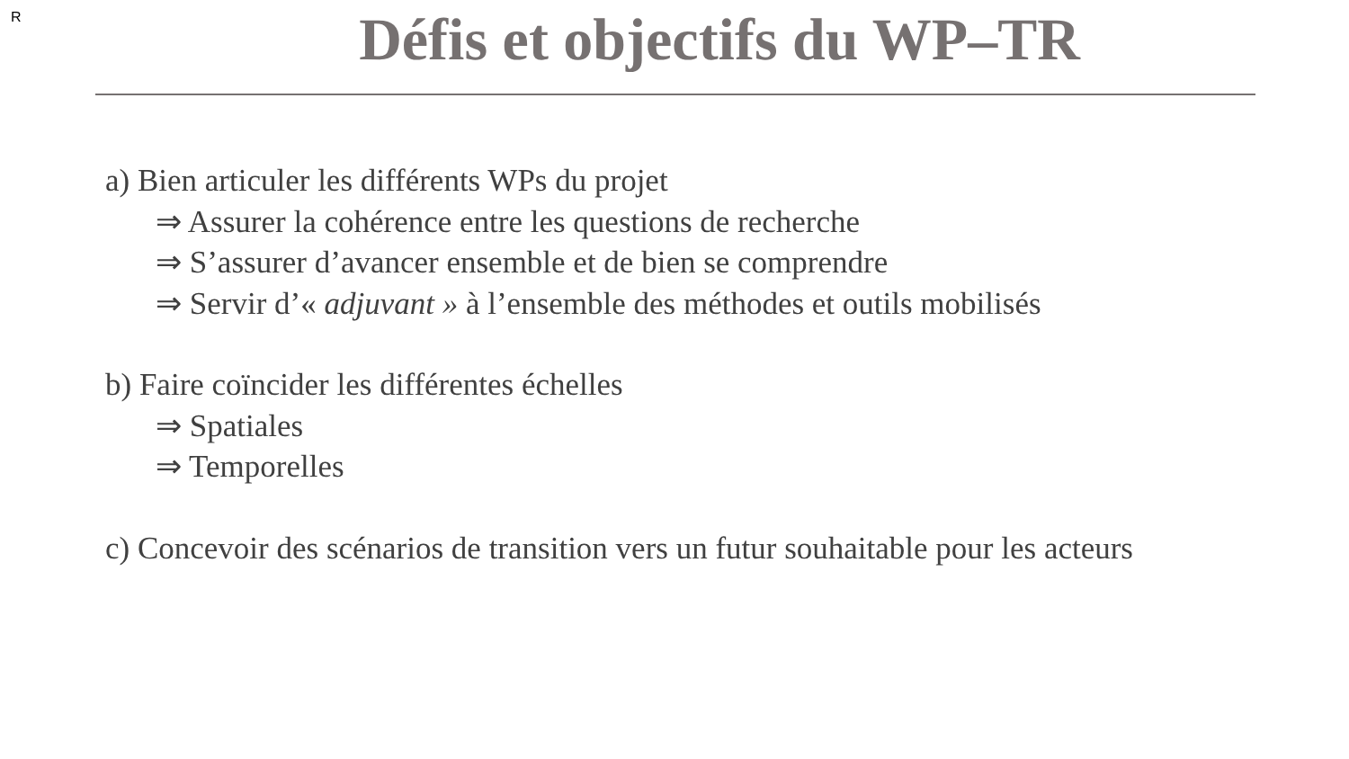R
Défis et objectifs du WP–TR
a) Bien articuler les différents WPs du projet
⇒ Assurer la cohérence entre les questions de recherche
⇒ S’assurer d’avancer ensemble et de bien se comprendre
⇒ Servir d’« adjuvant » à l’ensemble des méthodes et outils mobilisés
b) Faire coïncider les différentes échelles
⇒ Spatiales
⇒ Temporelles
c) Concevoir des scénarios de transition vers un futur souhaitable pour les acteurs